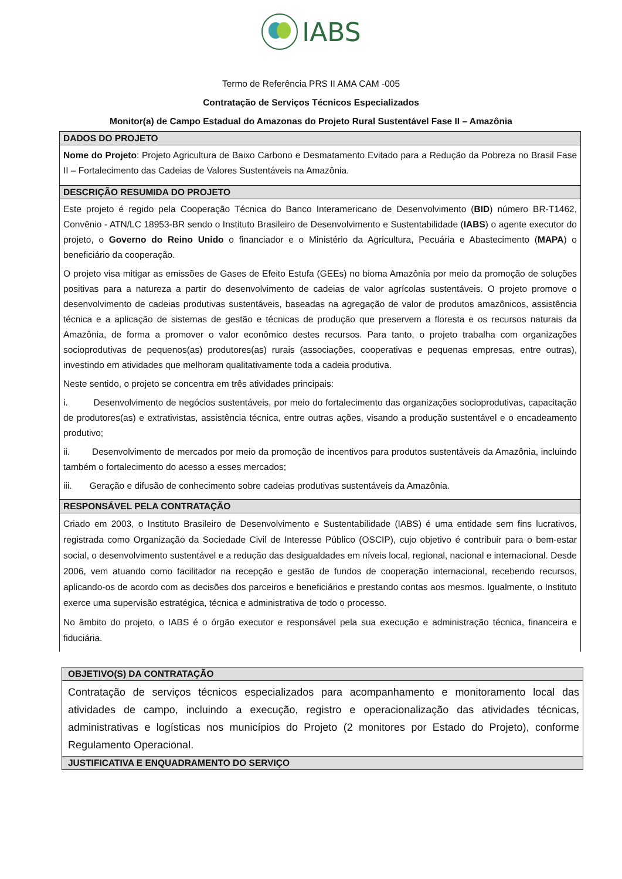IABS
Termo de Referência PRS II AMA CAM -005
Contratação de Serviços Técnicos Especializados
Monitor(a) de Campo Estadual do Amazonas do Projeto Rural Sustentável Fase II – Amazônia
| DADOS DO PROJETO |
| --- |
| Nome do Projeto : Projeto Agricultura de Baixo Carbono e Desmatamento Evitado para a Redução da Pobreza no Brasil Fase II – Fortalecimento das Cadeias de Valores Sustentáveis na Amazônia. |
| DESCRIÇÃO RESUMIDA DO PROJETO |
| Este projeto é regido pela Cooperação Técnica do Banco Interamericano de Desenvolvimento ( BID ) número BR-T1462, Convênio - ATN/LC 18953-BR sendo o Instituto Brasileiro de Desenvolvimento e Sustentabilidade ( IABS ) o agente executor do projeto, o Governo do Reino Unido o financiador e o Ministério da Agricultura, Pecuária e Abastecimento ( MAPA ) o beneficiário da cooperação. O projeto visa mitigar as emissões de Gases de Efeito Estufa (GEEs) no bioma Amazônia por meio da promoção de soluções positivas para a natureza a partir do desenvolvimento de cadeias de valor agrícolas sustentáveis. O projeto promove o desenvolvimento de cadeias produtivas sustentáveis, baseadas na agregação de valor de produtos amazônicos, assistência técnica e a aplicação de sistemas de gestão e técnicas de produção que preservem a floresta e os recursos naturais da Amazônia, de forma a promover o valor econômico destes recursos. Para tanto, o projeto trabalha com organizações socioprodutivas de pequenos(as) produtores(as) rurais (associações, cooperativas e pequenas empresas, entre outras), investindo em atividades que melhoram qualitativamente toda a cadeia produtiva. Neste sentido, o projeto se concentra em três atividades principais: i. Desenvolvimento de negócios sustentáveis, por meio do fortalecimento das organizações socioprodutivas, capacitação de produtores(as) e extrativistas, assistência técnica, entre outras ações, visando a produção sustentável e o encadeamento produtivo; ii. Desenvolvimento de mercados por meio da promoção de incentivos para produtos sustentáveis da Amazônia, incluindo também o fortalecimento do acesso a esses mercados; iii. Geração e difusão de conhecimento sobre cadeias produtivas sustentáveis da Amazônia. |
| RESPONSÁVEL PELA CONTRATAÇÃO |
| Criado em 2003, o Instituto Brasileiro de Desenvolvimento e Sustentabilidade (IABS) é uma entidade sem fins lucrativos, registrada como Organização da Sociedade Civil de Interesse Público (OSCIP), cujo objetivo é contribuir para o bem-estar social, o desenvolvimento sustentável e a redução das desigualdades em níveis local, regional, nacional e internacional. Desde 2006, vem atuando como facilitador na recepção e gestão de fundos de cooperação internacional, recebendo recursos, aplicando-os de acordo com as decisões dos parceiros e beneficiários e prestando contas aos mesmos. Igualmente, o Instituto exerce uma supervisão estratégica, técnica e administrativa de todo o processo. No âmbito do projeto, o IABS é o órgão executor e responsável pela sua execução e administração técnica, financeira e fiduciária. |
| OBJETIVO(S) DA CONTRATAÇÃO |
| --- |
| Contratação de serviços técnicos especializados para acompanhamento e monitoramento local das atividades de campo, incluindo a execução, registro e operacionalização das atividades técnicas, administrativas e logísticas nos municípios do Projeto (2 monitores por Estado do Projeto), conforme Regulamento Operacional. |
| JUSTIFICATIVA E ENQUADRAMENTO DO SERVIÇO |